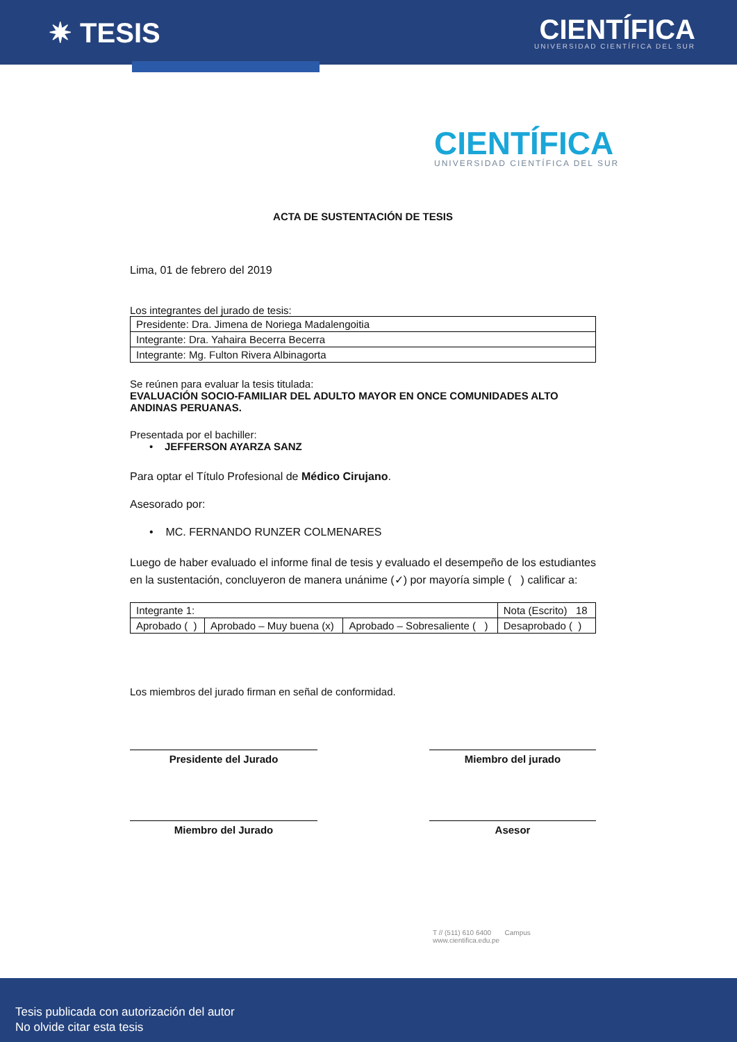✷ TESIS
CIENTÍFICA
UNIVERSIDAD CIENTÍFICA DEL SUR
CIENTÍFICA
UNIVERSIDAD CIENTÍFICA DEL SUR
ACTA DE SUSTENTACIÓN DE TESIS
Lima, 01 de febrero del 2019
Los integrantes del jurado de tesis:
| Presidente: Dra. Jimena de Noriega Madalengoitia |
| Integrante: Dra. Yahaira Becerra Becerra |
| Integrante: Mg. Fulton Rivera Albinagorta |
Se reúnen para evaluar la tesis titulada:
EVALUACIÓN SOCIO-FAMILIAR DEL ADULTO MAYOR EN ONCE COMUNIDADES ALTO ANDINAS PERUANAS.
Presentada por el bachiller:
• JEFFERSON AYARZA SANZ
Para optar el Título Profesional de Médico Cirujano.
Asesorado por:
• MC. FERNANDO RUNZER COLMENARES
Luego de haber evaluado el informe final de tesis y evaluado el desempeño de los estudiantes en la sustentación, concluyeron de manera unánime (✓) por mayoría simple ( ) calificar a:
| Integrante 1: | | | Nota (Escrito) 18 |
| Aprobado ( ) | Aprobado – Muy buena (x) | Aprobado – Sobresaliente ( ) | Desaprobado ( ) |
Los miembros del jurado firman en señal de conformidad.
Presidente del Jurado Miembro del jurado
Miembro del Jurado Asesor
T // (511) 610 6400 Campus
www.cientifica.edu.pe
Tesis publicada con autorización del autor
No olvide citar esta tesis